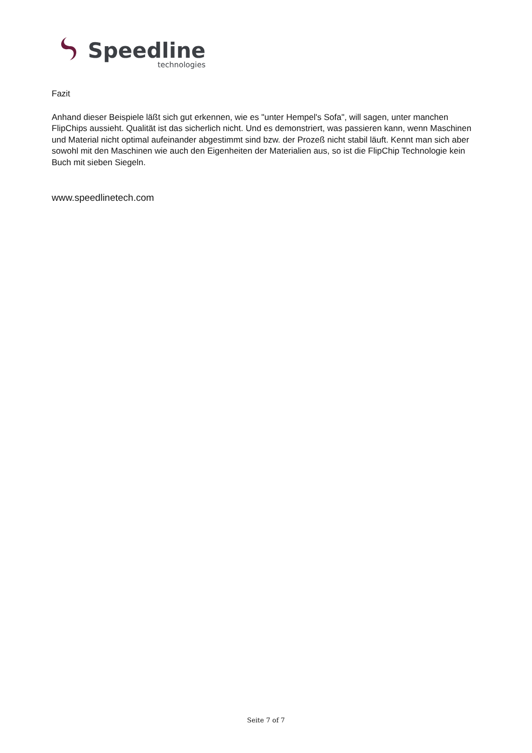Speedline
technologies
Fazit
Anhand dieser Beispiele läßt sich gut erkennen, wie es "unter Hempel's Sofa", will sagen, unter manchen FlipChips aussieht. Qualität ist das sicherlich nicht. Und es demonstriert, was passieren kann, wenn Maschinen und Material nicht optimal aufeinander abgestimmt sind bzw. der Prozeß nicht stabil läuft. Kennt man sich aber sowohl mit den Maschinen wie auch den Eigenheiten der Materialien aus, so ist die FlipChip Technologie kein Buch mit sieben Siegeln.
www.speedlinetech.com
Seite 7 of 7